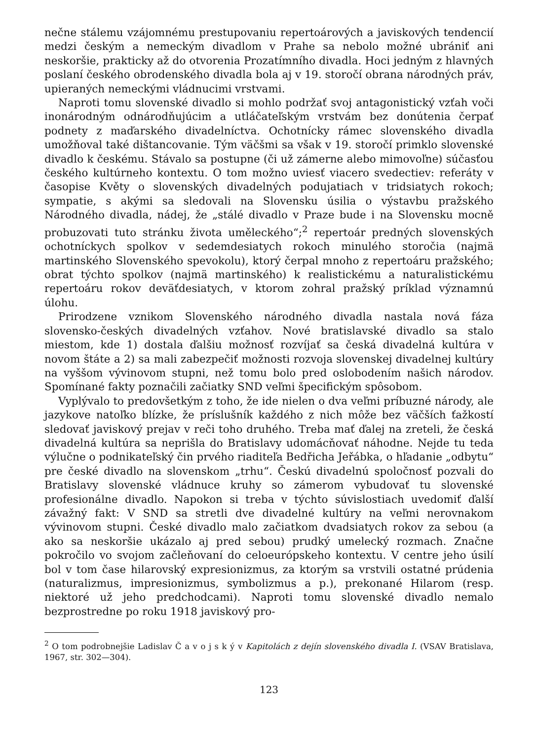nečne stálemu vzájomnému prestupovaniu repertoárových a javiskových tendencií medzi českým a nemeckým divadlom v Prahe sa nebolo možné ubrániť ani neskoršie, prakticky až do otvorenia Prozatímního divadla. Hoci jedným z hlavných poslaní českého obrodenského divadla bola aj v 19. storočí obrana národných práv, upieraných nemeckými vládnucimi vrstvami.
Naproti tomu slovenské divadlo si mohlo podržať svoj antagonistický vzťah voči inonárodným odnárodňujúcim a utláčateľským vrstvám bez donútenia čerpať podnety z maďarského divadelníctva. Ochotnícky rámec slovenského divadla umožňoval také dištancovanie. Tým väčšmi sa však v 19. storočí primklo slovenské divadlo k českému. Stávalo sa postupne (či už zámerne alebo mimovoľne) súčasťou českého kultúrneho kontextu. O tom možno uviesť viacero svedectiev: referáty v časopise Květy o slovenských divadelných podujatiach v tridsiatych rokoch; sympatie, s akými sa sledovali na Slovensku úsilia o výstavbu pražského Národného divadla, nádej, že „stálé divadlo v Praze bude i na Slovensku mocně probuzovati tuto stránku života uměleckého“;<sup>2</sup> repertoár predných slovenských ochotníckych spolkov v sedemdesiatych rokoch minulého storočia (najmä martinského Slovenského spevokolu), ktorý čerpal mnoho z repertoáru pražského; obrat týchto spolkov (najmä martinského) k realistickému a naturalistickému repertoáru rokov deväťdesiatych, v ktorom zohral pražský príklad významnú úlohu.
Prirodzene vznikom Slovenského národného divadla nastala nová fáza slovensko-českých divadelných vzťahov. Nové bratislavské divadlo sa stalo miestom, kde 1) dostala ďalšiu možnosť rozvíjať sa česká divadelná kultúra v novom štáte a 2) sa mali zabezpečiť možnosti rozvoja slovenskej divadelnej kultúry na vyššom vývinovom stupni, než tomu bolo pred oslobodením našich národov. Spomínané fakty poznačili začiatky SND veľmi špecifickým spôsobom.
Vyplývalo to predovšetkým z toho, že ide nielen o dva veľmi príbuzné národy, ale jazykove natoľko blízke, že príslušník každého z nich môže bez väčších ťažkostí sledovať javiskový prejav v reči toho druhého. Treba mať ďalej na zreteli, že česká divadelná kultúra sa neprišla do Bratislavy udomácňovať náhodne. Nejde tu teda výlučne o podnikateľský čin prvého riaditeľa Bedřicha Jeřábka, o hľadanie „odbytu“ pre české divadlo na slovenskom „trhu“. Českú divadelnú spoločnosť pozvali do Bratislavy slovenské vládnuce kruhy so zámerom vybudovať tu slovenské profesionálne divadlo. Napokon si treba v týchto súvislostiach uvedomiť ďalší závažný fakt: V SND sa stretli dve divadelné kultúry na veľmi nerovnakom vývinovom stupni. České divadlo malo začiatkom dvadsiatych rokov za sebou (a ako sa neskoršie ukázalo aj pred sebou) prudký umelecký rozmach. Značne pokročilo vo svojom začleňovaní do celoeurópskeho kontextu. V centre jeho úsilí bol v tom čase hilarovský expresionizmus, za ktorým sa vrstvili ostatné prúdenia (naturalizmus, impresionizmus, symbolizmus a p.), prekonané Hilarom (resp. niektoré už jeho predchodcami). Naproti tomu slovenské divadlo nemalo bezprostredne po roku 1918 javiskový pro-
<sup>2</sup> O tom podrobnejšie Ladislav Č a v o j s k ý v Kapitolách z dejín slovenského divadla I. (VSAV Bratislava, 1967, str. 302—304).
123